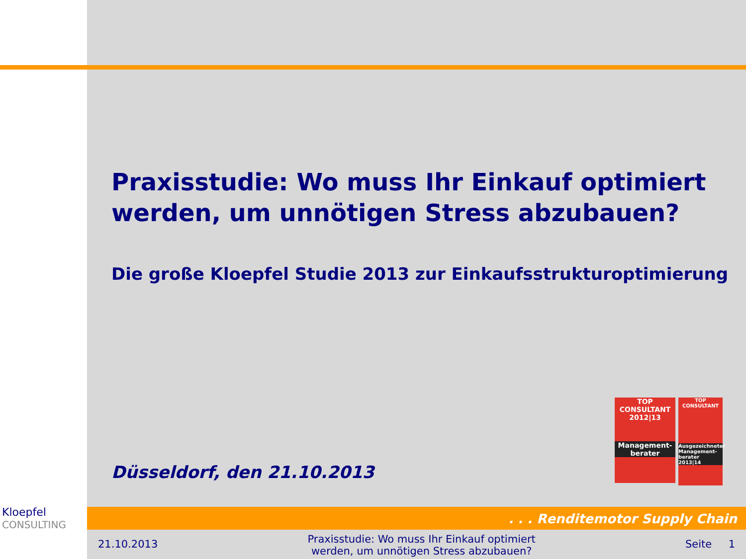Praxisstudie: Wo muss Ihr Einkauf optimiert werden, um unnötigen Stress abzubauen?
Die große Kloepfel Studie 2013 zur Einkaufsstrukturoptimierung
Düsseldorf, den 21.10.2013
TOP
CONSULTANT
2012|13
Management-
berater
TOP
CONSULTANT
Ausgezeichneter Management-berater 2013|14
Kloepfel
CONSULTING
. . . Renditemotor Supply Chain
21.10.2013 Praxisstudie: Wo muss Ihr Einkauf optimiert
werden, um unnötigen Stress abzubauen? Seite 1